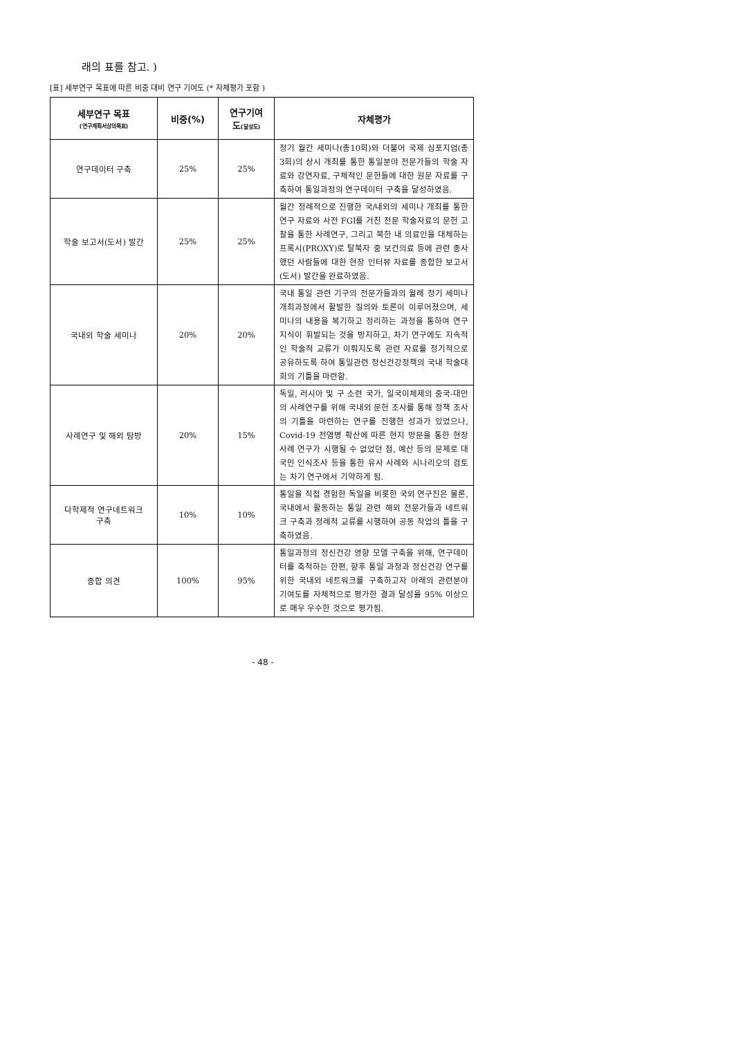래의 표를 참고. )
[표] 세부연구 목표에 따른 비중 대비 연구 기여도 (* 자체평가 포함 )
| 세부연구 목표 (연구계획서상의목표) | 비중(%) | 연구기여 도 (달성도) | 자체평가 |
| --- | --- | --- | --- |
| 연구데이터 구축 | 25% | 25% | 정기 월간 세미나(총10회)와 더불어 국제 심포지엄(총3회)의 상시 개최를 통한 통일분야 전문가들의 학술 자료와 강연자료, 구체적인 문헌들에 대한 원문 자료를 구축하여 통일과정의 연구데이터 구축을 달성하였음. |
| 학술 보고서(도서) 발간 | 25% | 25% | 월간 정례적으로 진행한 국/내외의 세미나 개최를 통한 연구 자료와 사전 FGI를 거친 전문 학술자료의 문헌 고찰을 통한 사례연구, 그리고 북한 내 의료인을 대체하는 프록시(PROXY)로 탈북자 중 보건의료 등에 관련 종사했던 사람들에 대한 현장 인터뷰 자료를 종합한 보고서(도서) 발간을 완료하였음. |
| 국내외 학술 세미나 | 20% | 20% | 국내 통일 관련 기구의 전문가들과의 월례 정기 세미나 개최과정에서 활발한 질의와 토론이 이루어졌으며, 세미나의 내용을 복기하고 정리하는 과정을 통하여 연구 지식이 휘발되는 것을 방지하고, 차기 연구에도 지속적인 학술적 교류가 이뤄지도록 관련 자료를 정기적으로 공유하도록 하여 통일관련 정신건강정책의 국내 학술대회의 기틀을 마련함. |
| 사례연구 및 해외 탐방 | 20% | 15% | 독일, 러시아 및 구 소련 국가, 일국이체제의 중국-대만의 사례연구를 위해 국내외 문헌 조사를 통해 정책 조사의 기틀을 마련하는 연구를 진행한 성과가 있었으나, Covid-19 전염병 확산에 따른 현지 방문을 통한 현장 사례 연구가 시행될 수 없었던 점, 예산 등의 문제로 대국민 인식조사 등을 통한 유사 사례와 시나리오의 검토는 차기 연구에서 기약하게 됨. |
| 다학제적 연구네트워크 구축 | 10% | 10% | 통일을 직접 경험한 독일을 비롯한 국외 연구진은 물론, 국내에서 활동하는 통일 관련 해외 전문가들과 네트워크 구축과 정례적 교류를 시행하여 공동 작업의 틀을 구축하였음. |
| 종합 의견 | 100% | 95% | 통일과정의 정신건강 영향 모델 구축을 위해, 연구데이터를 축척하는 한편, 향후 통일 과정과 정신건강 연구를 위한 국내외 네트워크를 구축하고자 아래의 관련분야 기여도를 자체적으로 평가한 결과 달성율 95% 이상으로 매우 우수한 것으로 평가됨. |
- 48 -